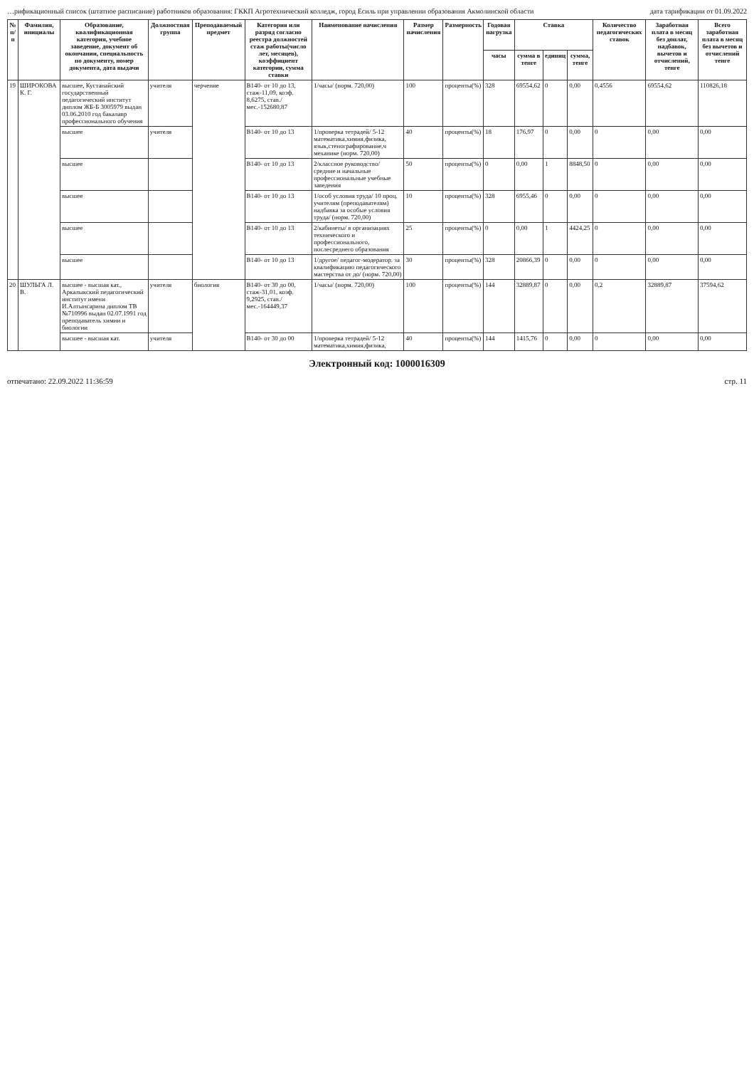…рификационный список (штатное расписание) работников образования: ГККП Агротехнический колледж, город Есиль при управлении образования Акмолинской области дата тарификации от 01.09.2022
| № п/п | Фамилия, инициалы | Образование, квалификационная категория, учебное заведение, документ об окончании, специальность по документу, номер документа, дата выдачи | Должностная группа | Преподаваемый предмет | Категория или разряд согласно реестра должностей стаж работы(число лет, месяцев), коэффициент категории, сумма ставки | Наименование начисления | Размер начисления | Размерность | Годовая нагрузка | Ставка | | | Количество педагогических ставок | Заработная плата в месяц без доплат, надбавок, вычетов и отчислений, тенге | Всего заработная плата в месяц без вычетов и отчислений тенге |
| --- | --- | --- | --- | --- | --- | --- | --- | --- | --- | --- | --- | --- | --- | --- | --- |
| | | | | | | | | | часы | сумма в тенге | единиц | сумма, тенге | | | |
| 19 | ШИРОКОВА К. Г. | высшее, Кустанайский государственный педагогический институт диплом ЖБ-Б 3005979 выдан 03.06.2010 год бакалавр профессионального обучения | учителя | черчение | В140- от 10 до 13, стаж-11,09, коэф. 8,6275, став./мес.-152680,87 | 1/часы/ (норм. 720,00) | 100 | проценты(%) | 328 | 69554,62 | 0 | 0,00 | 0,4556 | 69554,62 | 110826,18 |
| | | высшее | учителя | | В140- от 10 до 13 | 1/проверка тетрадей/ 5-12 математика,химия,физика, язык,стенографирование,ч механике (норм. 720,00) | 40 | проценты(%) | 18 | 176,97 | 0 | 0,00 | 0 | 0,00 | 0,00 |
| | | высшее | | | В140- от 10 до 13 | 2/классное руководство/ средние и начальные профессиональные учебные заведения | 50 | проценты(%) | 0 | 0,00 | 1 | 8848,50 | 0 | 0,00 | 0,00 |
| | | высшее | | | В140- от 10 до 13 | 1/особ условия труда/ 10 проц. учителям (преподавателям) надбавка за особые условия труда/ (норм. 720,00) | 10 | проценты(%) | 328 | 6955,46 | 0 | 0,00 | 0 | 0,00 | 0,00 |
| | | высшее | | | В140- от 10 до 13 | 2/кабинеты/ в организациях технического и профессионального, послесреднего образования | 25 | проценты(%) | 0 | 0,00 | 1 | 4424,25 | 0 | 0,00 | 0,00 |
| | | высшее | | | В140- от 10 до 13 | 1/другое/ педагог-модератор. за квалификацию педагогического мастерства от до/ (норм. 720,00) | 30 | проценты(%) | 328 | 20866,39 | 0 | 0,00 | 0 | 0,00 | 0,00 |
| 20 | ШУЛЬГА Л. В. | высшее - высшая кат., Аркалыкский педагогический институт имени И.Алтынсарина диплом ТВ №710996 выдан 02.07.1991 год преподаватель химии и биологии | учителя | биология | В140- от 30 до 00, стаж-31,01, коэф. 9,2925, став./мес.-164449,37 | 1/часы/ (норм. 720,00) | 100 | проценты(%) | 144 | 32889,87 | 0 | 0,00 | 0,2 | 32889,87 | 37594,62 |
| | | высшее - высшая кат. | учителя | | В140- от 30 до 00 | 1/проверка тетрадей/ 5-12 математика,химия,физика, | 40 | проценты(%) | 144 | 1415,76 | 0 | 0,00 | 0 | 0,00 | 0,00 |
Электронный код: 1000016309
отпечатано: 22.09.2022 11:36:59 стр. 11